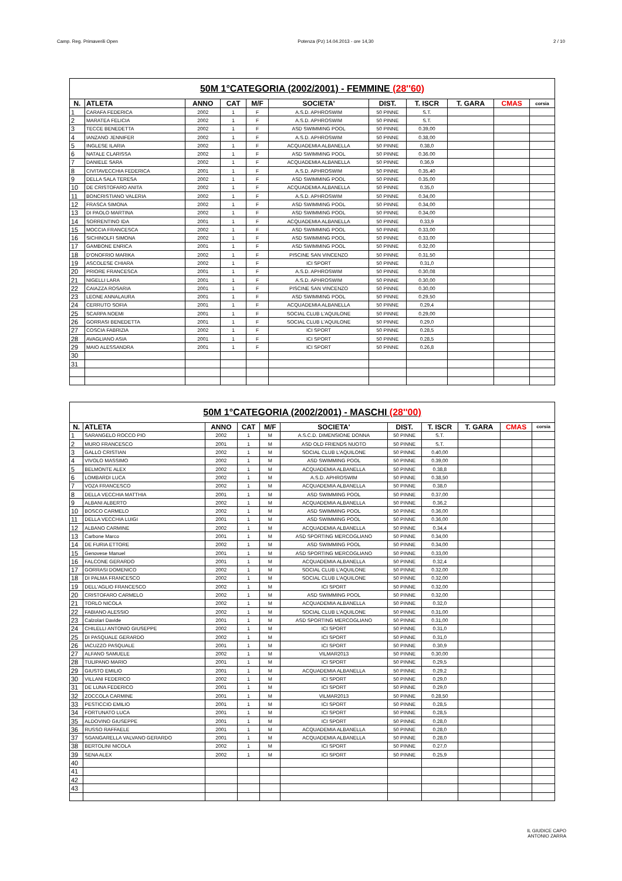Camp. Reg. Primaverili Open Potenza (Pz) 14.04.2013 - ore 14,30 2 / 10
| 50M 1°CATEGORIA (2002/2001) - FEMMINE (28''60) | | | | | | | | | | |
| N. | ATLETA | ANNO | CAT | M/F | SOCIETA' | DIST. | T. ISCR | T. GARA | CMAS | corsia |
| 1 | CARAFA FEDERICA | 2002 | 1 | F | A.S.D. APHROSWIM | 50 PINNE | S.T. | | | |
| 2 | MARATEA FELICIA | 2002 | 1 | F | A.S.D. APHROSWIM | 50 PINNE | S.T. | | | |
| 3 | TECCE BENEDETTA | 2002 | 1 | F | ASD SWIMMING POOL | 50 PINNE | 0.39,00 | | | |
| 4 | IANZANO JENNIFER | 2002 | 1 | F | A.S.D. APHROSWIM | 50 PINNE | 0.38,00 | | | |
| 5 | INGLESE ILARIA | 2002 | 1 | F | ACQUADEMIA ALBANELLA | 50 PINNE | 0.38,0 | | | |
| 6 | NATALE CLARISSA | 2002 | 1 | F | ASD SWIMMING POOL | 50 PINNE | 0.36.00 | | | |
| 7 | DANIELE SARA | 2002 | 1 | F | ACQUADEMIA ALBANELLA | 50 PINNE | 0.36,9 | | | |
| 8 | CIVITAVECCHIA FEDERICA | 2001 | 1 | F | A.S.D. APHROSWIM | 50 PINNE | 0.35,40 | | | |
| 9 | DELLA SALA TERESA | 2002 | 1 | F | ASD SWIMMING POOL | 50 PINNE | 0.35,00 | | | |
| 10 | DE CRISTOFARO ANITA | 2002 | 1 | F | ACQUADEMIA ALBANELLA | 50 PINNE | 0.35,0 | | | |
| 11 | BONCRISTIANO VALERIA | 2002 | 1 | F | A.S.D. APHROSWIM | 50 PINNE | 0.34,00 | | | |
| 12 | FRASCA SIMONA | 2002 | 1 | F | ASD SWIMMING POOL | 50 PINNE | 0.34,00 | | | |
| 13 | DI PAOLO MARTINA | 2002 | 1 | F | ASD SWIMMING POOL | 50 PINNE | 0.34,00 | | | |
| 14 | SORRENTINO IDA | 2001 | 1 | F | ACQUADEMIA ALBANELLA | 50 PINNE | 0.33,9 | | | |
| 15 | MOCCIA FRANCESCA | 2002 | 1 | F | ASD SWIMMING POOL | 50 PINNE | 0.33,00 | | | |
| 16 | SICHINOLFI SIMONA | 2002 | 1 | F | ASD SWIMMING POOL | 50 PINNE | 0.33,00 | | | |
| 17 | GAMBONE ENRICA | 2001 | 1 | F | ASD SWIMMING POOL | 50 PINNE | 0.32,00 | | | |
| 18 | D'ONOFRIO MARIKA | 2002 | 1 | F | PISCINE SAN VINCENZO | 50 PINNE | 0.31,50 | | | |
| 19 | ASCOLESE CHIARA | 2002 | 1 | F | ICI SPORT | 50 PINNE | 0.31,0 | | | |
| 20 | PRIORE FRANCESCA | 2001 | 1 | F | A.S.D. APHROSWIM | 50 PINNE | 0.30,08 | | | |
| 21 | NIGELLI LARA | 2001 | 1 | F | A.S.D. APHROSWIM | 50 PINNE | 0.30,00 | | | |
| 22 | CAIAZZA ROSARIA | 2001 | 1 | F | PISCINE SAN VINCENZO | 50 PINNE | 0.30,00 | | | |
| 23 | LEONE ANNALAURA | 2001 | 1 | F | ASD SWIMMING POOL | 50 PINNE | 0.29,50 | | | |
| 24 | CERRUTO SOFIA | 2001 | 1 | F | ACQUADEMIA ALBANELLA | 50 PINNE | 0.29,4 | | | |
| 25 | SCARPA NOEMI | 2001 | 1 | F | SOCIAL CLUB L'AQUILONE | 50 PINNE | 0.29,00 | | | |
| 26 | GORRASI BENEDETTA | 2001 | 1 | F | SOCIAL CLUB L'AQUILONE | 50 PINNE | 0.29,0 | | | |
| 27 | COSCIA FABRIZIA | 2002 | 1 | F | ICI SPORT | 50 PINNE | 0.28,5 | | | |
| 28 | AVAGLIANO ASIA | 2001 | 1 | F | ICI SPORT | 50 PINNE | 0.28,5 | | | |
| 29 | MAIO ALESSANDRA | 2001 | 1 | F | ICI SPORT | 50 PINNE | 0.26,8 | | | |
| 30 | | | | | | | | | | |
| 31 | | | | | | | | | | |
| 50M 1°CATEGORIA (2002/2001) - MASCHI (28''00) | | | | | | | | | | |
| N. | ATLETA | ANNO | CAT | M/F | SOCIETA' | DIST. | T. ISCR | T. GARA | CMAS | corsia |
| 1 | SARANGELO ROCCO PIO | 2002 | 1 | M | A.S.C.D. DIMENSIONE DONNA | 50 PINNE | S.T. | | | |
| 2 | MURO FRANCESCO | 2001 | 1 | M | ASD OLD FRIENDS NUOTO | 50 PINNE | S.T. | | | |
| 3 | GALLO CRISTIAN | 2002 | 1 | M | SOCIAL CLUB L'AQUILONE | 50 PINNE | 0.40,00 | | | |
| 4 | VIVOLO MASSIMO | 2002 | 1 | M | ASD SWIMMING POOL | 50 PINNE | 0.39,00 | | | |
| 5 | BELMONTE ALEX | 2002 | 1 | M | ACQUADEMIA ALBANELLA | 50 PINNE | 0.38,8 | | | |
| 6 | LOMBARDI LUCA | 2002 | 1 | M | A.S.D. APHROSWIM | 50 PINNE | 0.38,50 | | | |
| 7 | VOZA FRANCESCO | 2002 | 1 | M | ACQUADEMIA ALBANELLA | 50 PINNE | 0.38,0 | | | |
| 8 | DELLA VECCHIA MATTHIA | 2001 | 1 | M | ASD SWIMMING POOL | 50 PINNE | 0.37,00 | | | |
| 9 | ALBANI ALBERTO | 2002 | 1 | M | ACQUADEMIA ALBANELLA | 50 PINNE | 0.36,2 | | | |
| 10 | BOSCO CARMELO | 2002 | 1 | M | ASD SWIMMING POOL | 50 PINNE | 0.36,00 | | | |
| 11 | DELLA VECCHIA LUIGI | 2001 | 1 | M | ASD SWIMMING POOL | 50 PINNE | 0.36,00 | | | |
| 12 | ALBANO CARMINE | 2002 | 1 | M | ACQUADEMIA ALBANELLA | 50 PINNE | 0.34,4 | | | |
| 13 | Carbone Marco | 2001 | 1 | M | ASD SPORTING MERCOGLIANO | 50 PINNE | 0.34,00 | | | |
| 14 | DE FURIA ETTORE | 2002 | 1 | M | ASD SWIMMING POOL | 50 PINNE | 0.34,00 | | | |
| 15 | Genovese Manuel | 2001 | 1 | M | ASD SPORTING MERCOGLIANO | 50 PINNE | 0.33,00 | | | |
| 16 | FALCONE GERARDO | 2001 | 1 | M | ACQUADEMIA ALBANELLA | 50 PINNE | 0.32,4 | | | |
| 17 | GORRASI DOMENICO | 2002 | 1 | M | SOCIAL CLUB L'AQUILONE | 50 PINNE | 0.32,00 | | | |
| 18 | DI PALMA FRANCESCO | 2002 | 1 | M | SOCIAL CLUB L'AQUILONE | 50 PINNE | 0.32,00 | | | |
| 19 | DELL'AGLIO FRANCESCO | 2002 | 1 | M | ICI SPORT | 50 PINNE | 0.32,00 | | | |
| 20 | CRISTOFARO CARMELO | 2002 | 1 | M | ASD SWIMMING POOL | 50 PINNE | 0.32,00 | | | |
| 21 | TORLO NICOLA | 2002 | 1 | M | ACQUADEMIA ALBANELLA | 50 PINNE | 0.32,0 | | | |
| 22 | FABIANO ALESSIO | 2002 | 1 | M | SOCIAL CLUB L'AQUILONE | 50 PINNE | 0.31,00 | | | |
| 23 | Calzolari Davide | 2001 | 1 | M | ASD SPORTING MERCOGLIANO | 50 PINNE | 0.31,00 | | | |
| 24 | CHILELLI ANTONIO GIUSEPPE | 2002 | 1 | M | ICI SPORT | 50 PINNE | 0.31,0 | | | |
| 25 | DI PASQUALE GERARDO | 2002 | 1 | M | ICI SPORT | 50 PINNE | 0.31,0 | | | |
| 26 | IACUZZO PASQUALE | 2001 | 1 | M | ICI SPORT | 50 PINNE | 0.30,9 | | | |
| 27 | ALFANO SAMUELE | 2002 | 1 | M | VILMAR2013 | 50 PINNE | 0.30,00 | | | |
| 28 | TULIPANO MARIO | 2001 | 1 | M | ICI SPORT | 50 PINNE | 0.29,5 | | | |
| 29 | GIUSTO EMILIO | 2001 | 1 | M | ACQUADEMIA ALBANELLA | 50 PINNE | 0.29,2 | | | |
| 30 | VILLANI FEDERICO | 2002 | 1 | M | ICI SPORT | 50 PINNE | 0.29,0 | | | |
| 31 | DE LUNA FEDERICO | 2001 | 1 | M | ICI SPORT | 50 PINNE | 0.29,0 | | | |
| 32 | ZOCCOLA CARMINE | 2001 | 1 | M | VILMAR2013 | 50 PINNE | 0.28,50 | | | |
| 33 | PESTICCIO EMILIO | 2001 | 1 | M | ICI SPORT | 50 PINNE | 0.28,5 | | | |
| 34 | FORTUNATO LUCA | 2001 | 1 | M | ICI SPORT | 50 PINNE | 0.28,5 | | | |
| 35 | ALDOVINO GIUSEPPE | 2001 | 1 | M | ICI SPORT | 50 PINNE | 0.28,0 | | | |
| 36 | RUSSO RAFFAELE | 2001 | 1 | M | ACQUADEMIA ALBANELLA | 50 PINNE | 0.28,0 | | | |
| 37 | SGANGARELLA VALVANO GERARDO | 2001 | 1 | M | ACQUADEMIA ALBANELLA | 50 PINNE | 0.28,0 | | | |
| 38 | BERTOLINI NICOLA | 2002 | 1 | M | ICI SPORT | 50 PINNE | 0.27,0 | | | |
| 39 | SENA ALEX | 2002 | 1 | M | ICI SPORT | 50 PINNE | 0.25,9 | | | |
| 40 | | | | | | | | | | |
| 41 | | | | | | | | | | |
| 42 | | | | | | | | | | |
| 43 | | | | | | | | | | |
IL GIUDICE CAPO
ANTONIO ZARRA